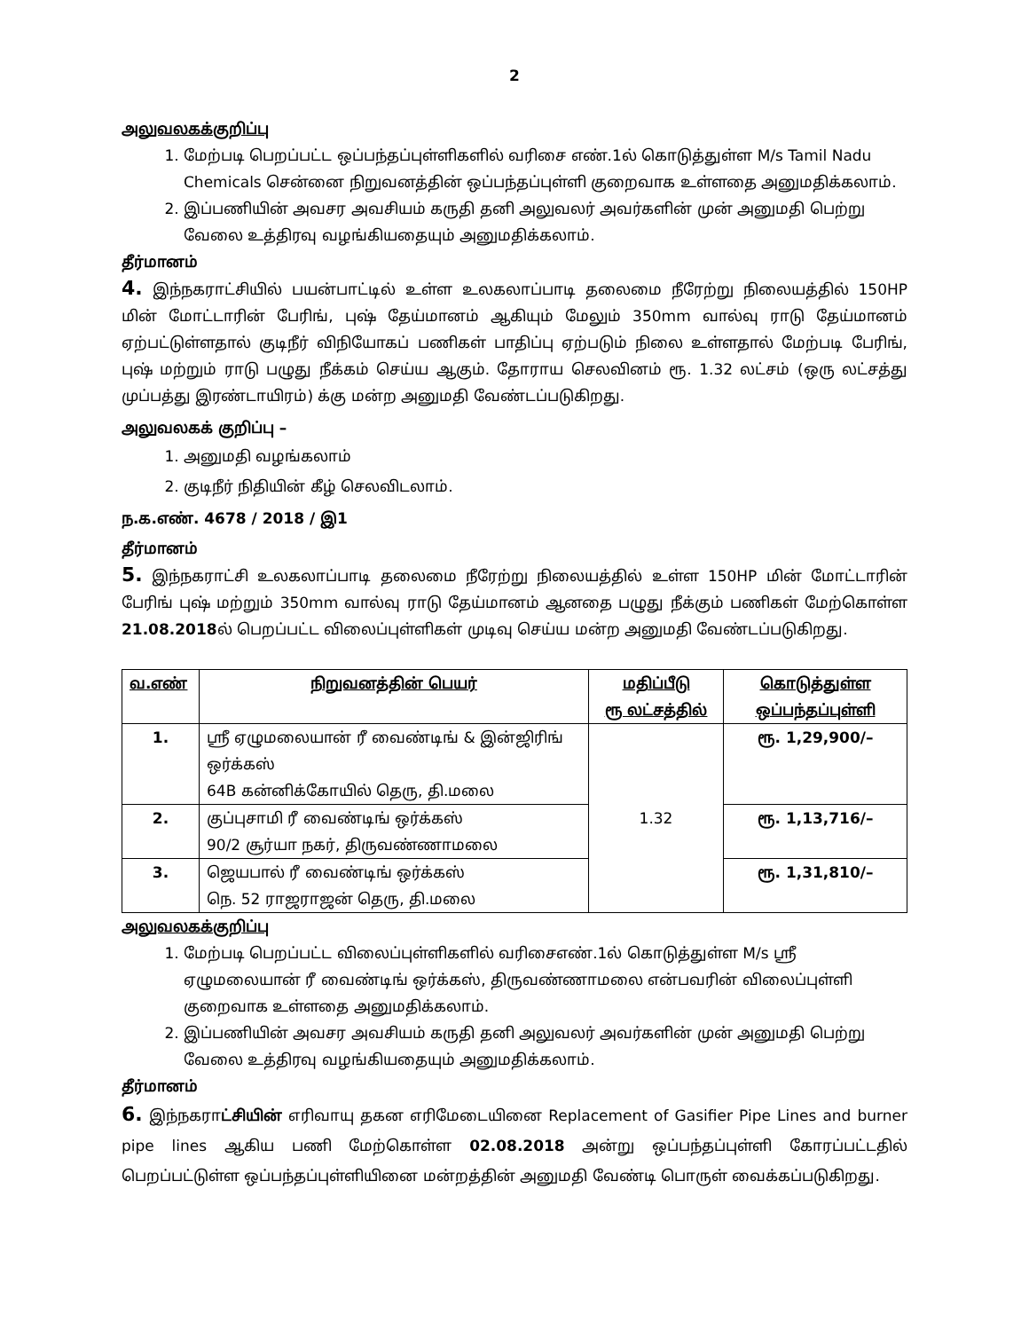2
அலுவலகக்குறிப்பு
1. மேற்படி பெறப்பட்ட ஒப்பந்தப்புள்ளிகளில் வரிசை எண்.1ல் கொடுத்துள்ள M/s Tamil Nadu Chemicals சென்னை நிறுவனத்தின் ஒப்பந்தப்புள்ளி குறைவாக உள்ளதை அனுமதிக்கலாம்.
2. இப்பணியின் அவசர அவசியம் கருதி தனி அலுவலர் அவர்களின் முன் அனுமதி பெற்று வேலை உத்திரவு வழங்கியதையும் அனுமதிக்கலாம்.
தீர்மானம்
4. இந்நகராட்சியில் பயன்பாட்டில் உள்ள உலகலாப்பாடி தலைமை நீரேற்று நிலையத்தில் 150HP மின் மோட்டாரின் பேரிங், புஷ் தேய்மானம் ஆகியும் மேலும் 350mm வால்வு ராடு தேய்மானம் ஏற்பட்டுள்ளதால் குடிநீர் விநியோகப் பணிகள் பாதிப்பு ஏற்படும் நிலை உள்ளதால் மேற்படி பேரிங், புஷ் மற்றும் ராடு பழுது நீக்கம் செய்ய ஆகும். தோராய செலவினம் ரூ. 1.32 லட்சம் (ஒரு லட்சத்து முப்பத்து இரண்டாயிரம்) க்கு மன்ற அனுமதி வேண்டப்படுகிறது.
அலுவலகக் குறிப்பு –
1. அனுமதி வழங்கலாம்
2. குடிநீர் நிதியின் கீழ் செலவிடலாம்.
ந.க.எண். 4678 / 2018 / இ1
தீர்மானம்
5. இந்நகராட்சி உலகலாப்பாடி தலைமை நீரேற்று நிலையத்தில் உள்ள 150HP மின் மோட்டாரின் பேரிங் புஷ் மற்றும் 350mm வால்வு ராடு தேய்மானம் ஆனதை பழுது நீக்கும் பணிகள் மேற்கொள்ள 21.08.2018ல் பெறப்பட்ட விலைப்புள்ளிகள் முடிவு செய்ய மன்ற அனுமதி வேண்டப்படுகிறது.
| வ.எண் | நிறுவனத்தின் பெயர் | மதிப்பீடு ரூ லட்சத்தில் | கொடுத்துள்ள ஒப்பந்தப்புள்ளி |
| --- | --- | --- | --- |
| 1. | ஸ்ரீ ஏழுமலையான் ரீ வைண்டிங் & இன்ஜிரிங் ஒர்க்கஸ் 64B கன்னிக்கோயில் தெரு, தி.மலை | 1.32 | ரூ. 1,29,900/– |
| 2. | குப்புசாமி ரீ வைண்டிங் ஒர்க்கஸ் 90/2 சூர்யா நகர், திருவண்ணாமலை | | ரூ. 1,13,716/– |
| 3. | ஜெயபால் ரீ வைண்டிங் ஒர்க்கஸ் நெ. 52 ராஜராஜன் தெரு, தி.மலை | | ரூ. 1,31,810/– |
அலுவலகக்குறிப்பு
1. மேற்படி பெறப்பட்ட விலைப்புள்ளிகளில் வரிசைஎண்.1ல் கொடுத்துள்ள M/s ஸ்ரீ ஏழுமலையான் ரீ வைண்டிங் ஒர்க்கஸ், திருவண்ணாமலை என்பவரின் விலைப்புள்ளி குறைவாக உள்ளதை அனுமதிக்கலாம்.
2. இப்பணியின் அவசர அவசியம் கருதி தனி அலுவலர் அவர்களின் முன் அனுமதி பெற்று வேலை உத்திரவு வழங்கியதையும் அனுமதிக்கலாம்.
தீர்மானம்
6. இந்நகராட்சியின் எரிவாயு தகன எரிமேடையினை Replacement of Gasifier Pipe Lines and burner pipe lines ஆகிய பணி மேற்கொள்ள 02.08.2018 அன்று ஒப்பந்தப்புள்ளி கோரப்பட்டதில் பெறப்பட்டுள்ள ஒப்பந்தப்புள்ளியினை மன்றத்தின் அனுமதி வேண்டி பொருள் வைக்கப்படுகிறது.